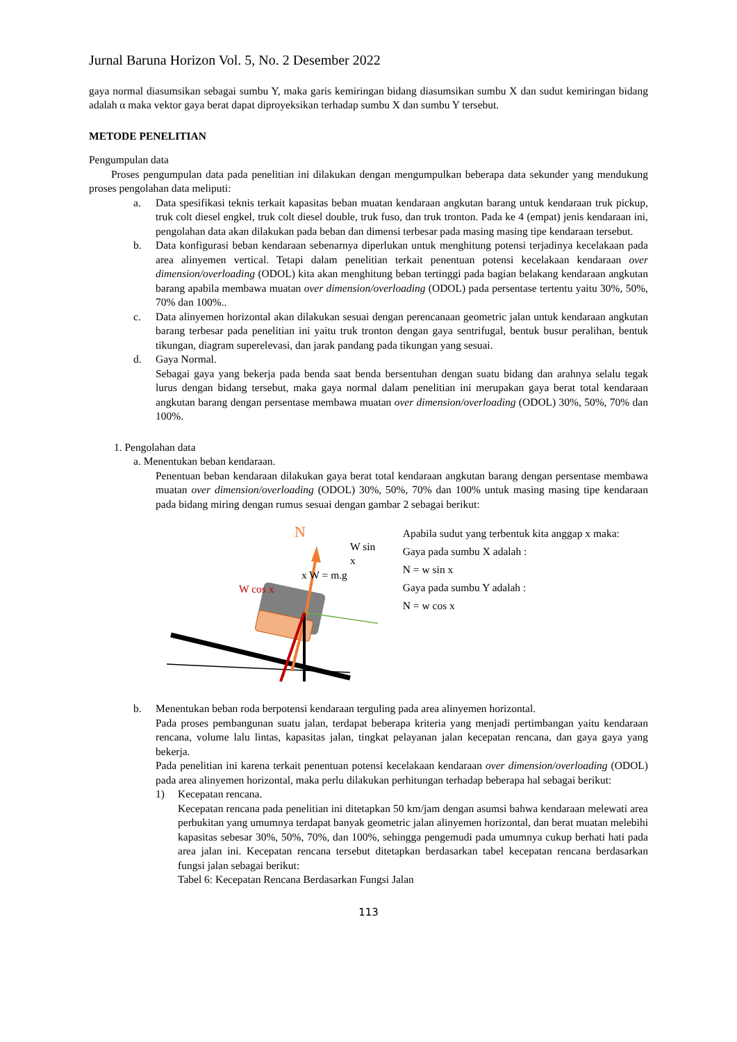Jurnal Baruna Horizon Vol. 5, No. 2 Desember 2022
gaya normal diasumsikan sebagai sumbu Y, maka garis kemiringan bidang diasumsikan sumbu X dan sudut kemiringan bidang adalah α maka vektor gaya berat dapat diproyeksikan terhadap sumbu X dan sumbu Y tersebut.
METODE PENELITIAN
Pengumpulan data
Proses pengumpulan data pada penelitian ini dilakukan dengan mengumpulkan beberapa data sekunder yang mendukung proses pengolahan data meliputi:
a. Data spesifikasi teknis terkait kapasitas beban muatan kendaraan angkutan barang untuk kendaraan truk pickup, truk colt diesel engkel, truk colt diesel double, truk fuso, dan truk tronton. Pada ke 4 (empat) jenis kendaraan ini, pengolahan data akan dilakukan pada beban dan dimensi terbesar pada masing masing tipe kendaraan tersebut.
b. Data konfigurasi beban kendaraan sebenarnya diperlukan untuk menghitung potensi terjadinya kecelakaan pada area alinyemen vertical. Tetapi dalam penelitian terkait penentuan potensi kecelakaan kendaraan over dimension/overloading (ODOL) kita akan menghitung beban tertinggi pada bagian belakang kendaraan angkutan barang apabila membawa muatan over dimension/overloading (ODOL) pada persentase tertentu yaitu 30%, 50%, 70% dan 100%..
c. Data alinyemen horizontal akan dilakukan sesuai dengan perencanaan geometric jalan untuk kendaraan angkutan barang terbesar pada penelitian ini yaitu truk tronton dengan gaya sentrifugal, bentuk busur peralihan, bentuk tikungan, diagram superelevasi, dan jarak pandang pada tikungan yang sesuai.
d. Gaya Normal.
Sebagai gaya yang bekerja pada benda saat benda bersentuhan dengan suatu bidang dan arahnya selalu tegak lurus dengan bidang tersebut, maka gaya normal dalam penelitian ini merupakan gaya berat total kendaraan angkutan barang dengan persentase membawa muatan over dimension/overloading (ODOL) 30%, 50%, 70% dan 100%.
1. Pengolahan data
a. Menentukan beban kendaraan.
Penentuan beban kendaraan dilakukan gaya berat total kendaraan angkutan barang dengan persentase membawa muatan over dimension/overloading (ODOL) 30%, 50%, 70% dan 100% untuk masing masing tipe kendaraan pada bidang miring dengan rumus sesuai dengan gambar 2 sebagai berikut:
N
W sin x
x W = m.g
W cos x
Apabila sudut yang terbentuk kita anggap x maka:
Gaya pada sumbu X adalah :
N = w sin x
Gaya pada sumbu Y adalah :
N = w cos x
b. Menentukan beban roda berpotensi kendaraan terguling pada area alinyemen horizontal.
Pada proses pembangunan suatu jalan, terdapat beberapa kriteria yang menjadi pertimbangan yaitu kendaraan rencana, volume lalu lintas, kapasitas jalan, tingkat pelayanan jalan kecepatan rencana, dan gaya gaya yang bekerja.
Pada penelitian ini karena terkait penentuan potensi kecelakaan kendaraan over dimension/overloading (ODOL) pada area alinyemen horizontal, maka perlu dilakukan perhitungan terhadap beberapa hal sebagai berikut:
1) Kecepatan rencana.
Kecepatan rencana pada penelitian ini ditetapkan 50 km/jam dengan asumsi bahwa kendaraan melewati area perbukitan yang umumnya terdapat banyak geometric jalan alinyemen horizontal, dan berat muatan melebihi kapasitas sebesar 30%, 50%, 70%, dan 100%, sehingga pengemudi pada umumnya cukup berhati hati pada area jalan ini. Kecepatan rencana tersebut ditetapkan berdasarkan tabel kecepatan rencana berdasarkan fungsi jalan sebagai berikut:
Tabel 6: Kecepatan Rencana Berdasarkan Fungsi Jalan
113